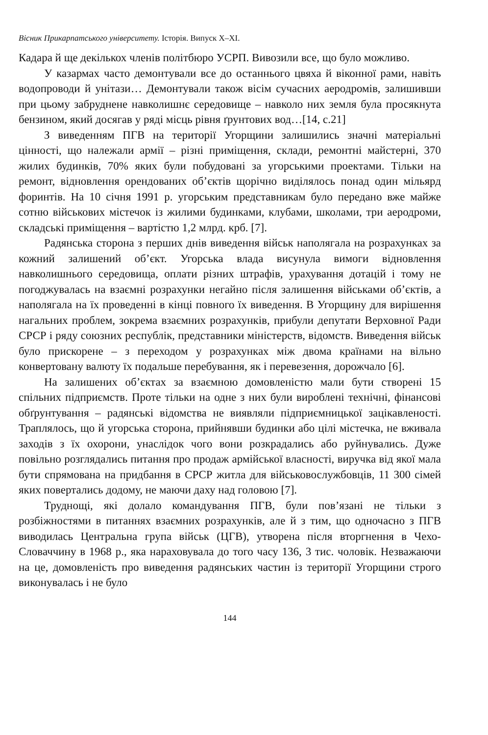Вісник Прикарпатського університету. Історія. Випуск X–XI.
Кадара й ще декількох членів політбюро УСРП. Вивозили все, що було можливо.
У казармах часто демонтували все до останнього цвяха й віконної рами, навіть водопроводи й унітази… Демонтували також вісім сучасних аеродромів, залишивши при цьому забруднене навколишнє середовище – навколо них земля була просякнута бензином, який досягав у ряді місць рівня ґрунтових вод…[14, с.21]
З виведенням ПГВ на території Угорщини залишились значні матеріальні цінності, що належали армії – різні приміщення, склади, ремонтні майстерні, 370 жилих будинків, 70% яких були побудовані за угорськими проектами. Тільки на ремонт, відновлення орендованих об’єктів щорічно виділялось понад один мільярд форинтів. На 10 січня 1991 р. угорським представникам було передано вже майже сотню військових містечок із жилими будинками, клубами, школами, три аеродроми, складські приміщення – вартістю 1,2 млрд. крб. [7].
Радянська сторона з перших днів виведення військ наполягала на розрахунках за кожний залишений об’єкт. Угорська влада висунула вимоги відновлення навколишнього середовища, оплати різних штрафів, урахування дотацій і тому не погоджувалась на взаємні розрахунки негайно після залишення військами об’єктів, а наполягала на їх проведенні в кінці повного їх виведення. В Угорщину для вирішення нагальних проблем, зокрема взаємних розрахунків, прибули депутати Верховної Ради СРСР і ряду союзних республік, представники міністерств, відомств. Виведення військ було прискорене – з переходом у розрахунках між двома країнами на вільно конвертовану валюту їх подальше перебування, як і перевезення, дорожчало [6].
На залишених об’єктах за взаємною домовленістю мали бути створені 15 спільних підприємств. Проте тільки на одне з них були вироблені технічні, фінансові обґрунтування – радянські відомства не виявляли підприємницької зацікавленості. Траплялось, що й угорська сторона, прийнявши будинки або цілі містечка, не вживала заходів з їх охорони, унаслідок чого вони розкрадались або руйнувались. Дуже повільно розглядались питання про продаж армійської власності, виручка від якої мала бути спрямована на придбання в СРСР житла для військовослужбовців, 11 300 сімей яких повертались додому, не маючи даху над головою [7].
Труднощі, які долало командування ПГВ, були пов’язані не тільки з розбіжностями в питаннях взаємних розрахунків, але й з тим, що одночасно з ПГВ виводилась Центральна група військ (ЦГВ), утворена після вторгнення в Чехо-Словаччину в 1968 р., яка нараховувала до того часу 136, 3 тис. чоловік. Незважаючи на це, домовленість про виведення радянських частин із території Угорщини строго виконувалась і не було
144